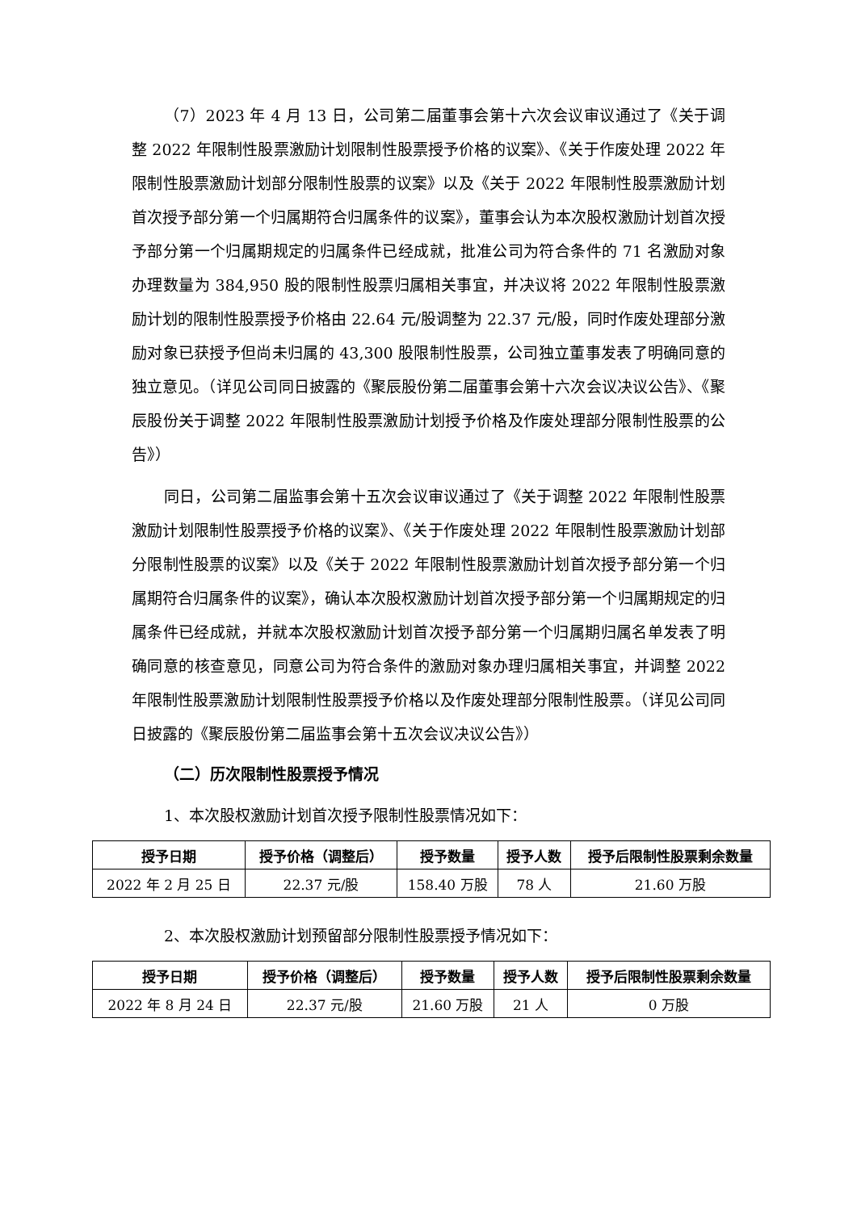（7）2023 年 4 月 13 日，公司第二届董事会第十六次会议审议通过了《关于调整 2022 年限制性股票激励计划限制性股票授予价格的议案》、《关于作废处理 2022 年限制性股票激励计划部分限制性股票的议案》以及《关于 2022 年限制性股票激励计划首次授予部分第一个归属期符合归属条件的议案》，董事会认为本次股权激励计划首次授予部分第一个归属期规定的归属条件已经成就，批准公司为符合条件的 71 名激励对象办理数量为 384,950 股的限制性股票归属相关事宜，并决议将 2022 年限制性股票激励计划的限制性股票授予价格由 22.64 元/股调整为 22.37 元/股，同时作废处理部分激励对象已获授予但尚未归属的 43,300 股限制性股票，公司独立董事发表了明确同意的独立意见。（详见公司同日披露的《聚辰股份第二届董事会第十六次会议决议公告》、《聚辰股份关于调整 2022 年限制性股票激励计划授予价格及作废处理部分限制性股票的公告》）
同日，公司第二届监事会第十五次会议审议通过了《关于调整 2022 年限制性股票激励计划限制性股票授予价格的议案》、《关于作废处理 2022 年限制性股票激励计划部分限制性股票的议案》以及《关于 2022 年限制性股票激励计划首次授予部分第一个归属期符合归属条件的议案》，确认本次股权激励计划首次授予部分第一个归属期规定的归属条件已经成就，并就本次股权激励计划首次授予部分第一个归属期归属名单发表了明确同意的核查意见，同意公司为符合条件的激励对象办理归属相关事宜，并调整 2022 年限制性股票激励计划限制性股票授予价格以及作废处理部分限制性股票。（详见公司同日披露的《聚辰股份第二届监事会第十五次会议决议公告》）
（二）历次限制性股票授予情况
1、本次股权激励计划首次授予限制性股票情况如下：
| 授予日期 | 授予价格（调整后） | 授予数量 | 授予人数 | 授予后限制性股票剩余数量 |
| --- | --- | --- | --- | --- |
| 2022 年 2 月 25 日 | 22.37 元/股 | 158.40 万股 | 78 人 | 21.60 万股 |
2、本次股权激励计划预留部分限制性股票授予情况如下：
| 授予日期 | 授予价格（调整后） | 授予数量 | 授予人数 | 授予后限制性股票剩余数量 |
| --- | --- | --- | --- | --- |
| 2022 年 8 月 24 日 | 22.37 元/股 | 21.60 万股 | 21 人 | 0 万股 |